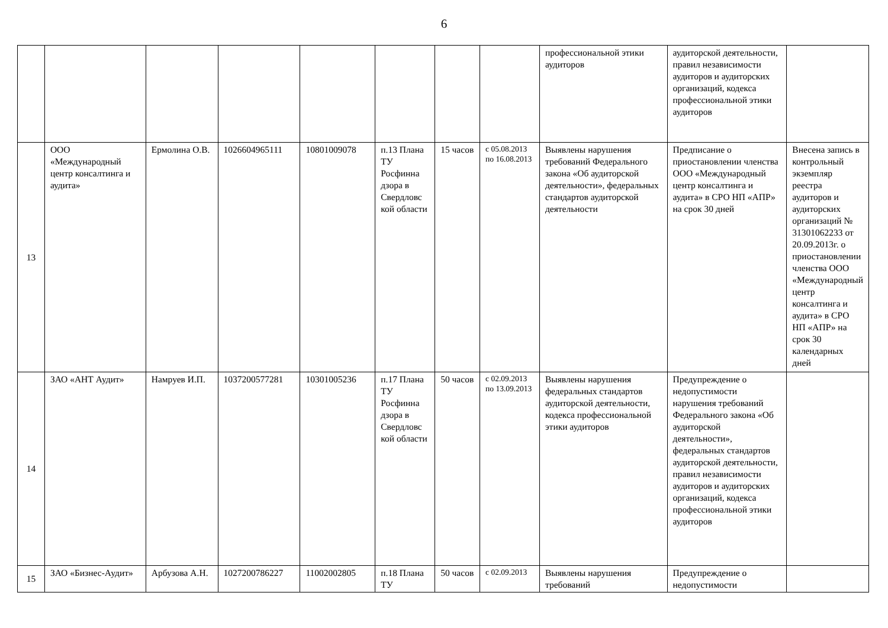6
| | | | | | | | | профессиональной этики аудиторов | аудиторской деятельности, правил независимости аудиторов и аудиторских организаций, кодекса профессиональной этики аудиторов | |
| 13 | ООО «Международный центр консалтинга и аудита» | Ермолина О.В. | 1026604965111 | 10801009078 | п.13 Плана ТУ Росфинна дзора в Свердловс кой области | 15 часов | с 05.08.2013 по 16.08.2013 | Выявлены нарушения требований Федерального закона «Об аудиторской деятельности», федеральных стандартов аудиторской деятельности | Предписание о приостановлении членства ООО «Международный центр консалтинга и аудита» в СРО НП «АПР» на срок 30 дней | Внесена запись в контрольный экземпляр реестра аудиторов и аудиторских организаций № 31301062233 от 20.09.2013г. о приостановлении членства ООО «Международный центр консалтинга и аудита» в СРО НП «АПР» на срок 30 календарных дней |
| 14 | ЗАО «АНТ Аудит» | Намруев И.П. | 1037200577281 | 10301005236 | п.17 Плана ТУ Росфинна дзора в Свердловс кой области | 50 часов | с 02.09.2013 по 13.09.2013 | Выявлены нарушения федеральных стандартов аудиторской деятельности, кодекса профессиональной этики аудиторов | Предупреждение о недопустимости нарушения требований Федерального закона «Об аудиторской деятельности», федеральных стандартов аудиторской деятельности, правил независимости аудиторов и аудиторских организаций, кодекса профессиональной этики аудиторов | |
| 15 | ЗАО «Бизнес-Аудит» | Арбузова А.Н. | 1027200786227 | 11002002805 | п.18 Плана ТУ | 50 часов | с 02.09.2013 | Выявлены нарушения требований | Предупреждение о недопустимости | |